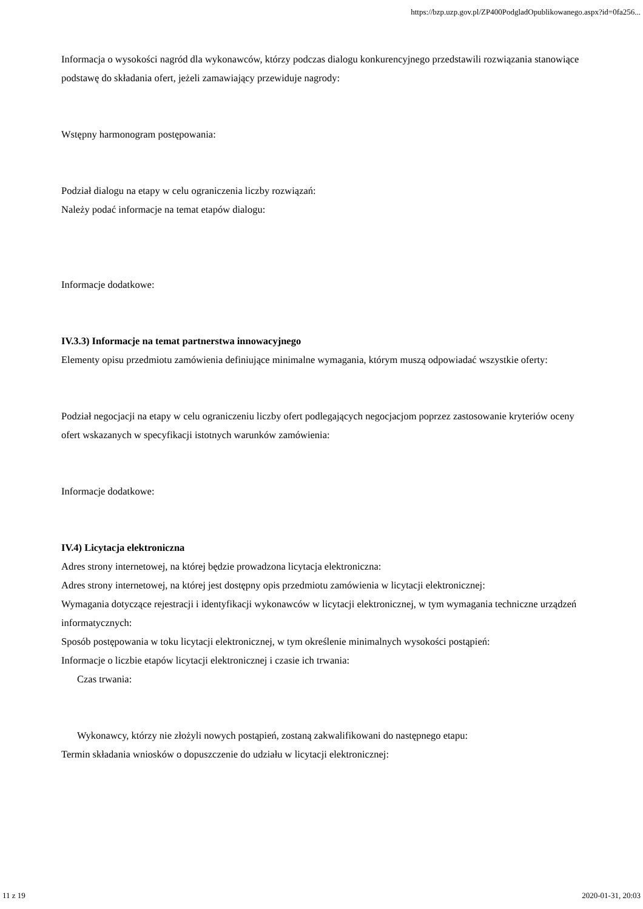https://bzp.uzp.gov.pl/ZP400PodgladOpublikowanego.aspx?id=0fa256...
Informacja o wysokości nagród dla wykonawców, którzy podczas dialogu konkurencyjnego przedstawili rozwiązania stanowiące podstawę do składania ofert, jeżeli zamawiający przewiduje nagrody:
Wstępny harmonogram postępowania:
Podział dialogu na etapy w celu ograniczenia liczby rozwiązań:
Należy podać informacje na temat etapów dialogu:
Informacje dodatkowe:
IV.3.3) Informacje na temat partnerstwa innowacyjnego
Elementy opisu przedmiotu zamówienia definiujące minimalne wymagania, którym muszą odpowiadać wszystkie oferty:
Podział negocjacji na etapy w celu ograniczeniu liczby ofert podlegających negocjacjom poprzez zastosowanie kryteriów oceny ofert wskazanych w specyfikacji istotnych warunków zamówienia:
Informacje dodatkowe:
IV.4) Licytacja elektroniczna
Adres strony internetowej, na której będzie prowadzona licytacja elektroniczna:
Adres strony internetowej, na której jest dostępny opis przedmiotu zamówienia w licytacji elektronicznej:
Wymagania dotyczące rejestracji i identyfikacji wykonawców w licytacji elektronicznej, w tym wymagania techniczne urządzeń informatycznych:
Sposób postępowania w toku licytacji elektronicznej, w tym określenie minimalnych wysokości postąpień:
Informacje o liczbie etapów licytacji elektronicznej i czasie ich trwania:
Czas trwania:
Wykonawcy, którzy nie złożyli nowych postąpień, zostaną zakwalifikowani do następnego etapu:
Termin składania wniosków o dopuszczenie do udziału w licytacji elektronicznej:
11 z 19 2020-01-31, 20:03